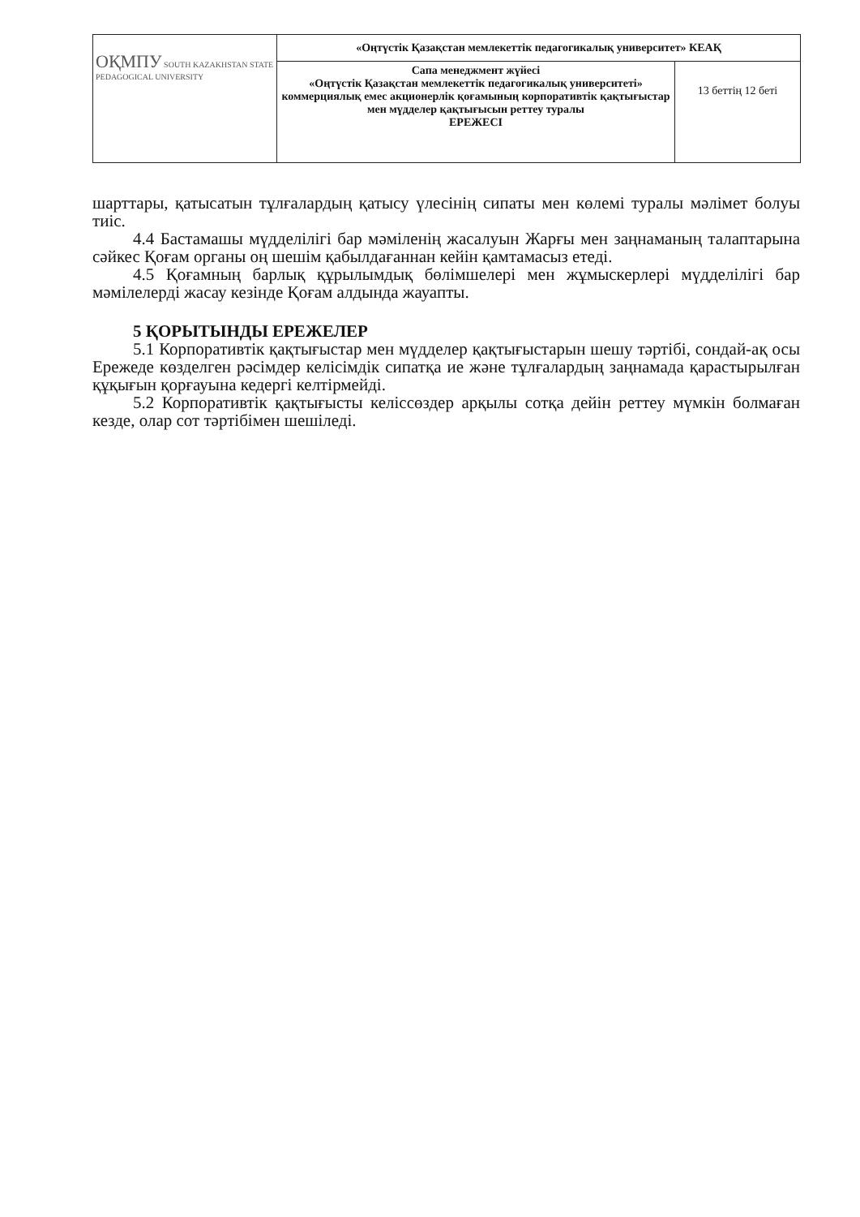| ОҚМПУ SOUTH KAZAKHSTAN STATE PEDAGOGICAL UNIVERSITY | «Оңтүстік Қазақстан мемлекеттік педагогикалық университет» КЕАҚ | |
| | Сапа менеджмент жүйесі «Оңтүстік Қазақстан мемлекеттік педагогикалық университеті» коммерциялық емес акционерлік қоғамының корпоративтік қақтығыстар мен мүдделер қақтығысын реттеу туралы ЕРЕЖЕСІ | 13 беттің 12 беті |
шарттары, қатысатын тұлғалардың қатысу үлесінің сипаты мен көлемі туралы мәлімет болуы тиіс.
4.4 Бастамашы мүдделілігі бар мәміленің жасалуын Жарғы мен заңнаманың талаптарына сәйкес Қоғам органы оң шешім қабылдағаннан кейін қамтамасыз етеді.
4.5 Қоғамның барлық құрылымдық бөлімшелері мен жұмыскерлері мүдделілігі бар мәмілелерді жасау кезінде Қоғам алдында жауапты.
5 ҚОРЫТЫНДЫ ЕРЕЖЕЛЕР
5.1 Корпоративтік қақтығыстар мен мүдделер қақтығыстарын шешу тәртібі, сондай-ақ осы Ережеде көзделген рәсімдер келісімдік сипатқа ие және тұлғалардың заңнамада қарастырылған құқығын қорғауына кедергі келтірмейді.
5.2 Корпоративтік қақтығысты келіссөздер арқылы сотқа дейін реттеу мүмкін болмаған кезде, олар сот тәртібімен шешіледі.